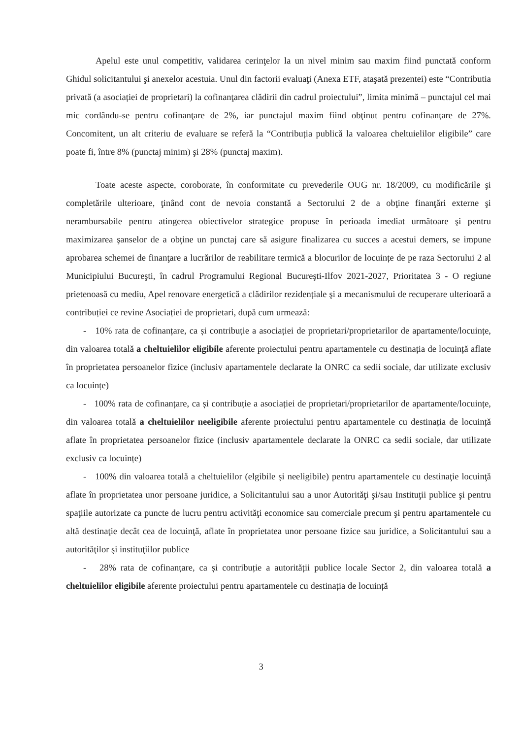Apelul este unul competitiv, validarea cerinţelor la un nivel minim sau maxim fiind punctată conform Ghidul solicitantului şi anexelor acestuia. Unul din factorii evaluaţi (Anexa ETF, ataşată prezentei) este “Contributia privată (a asociației de proprietari) la cofinanţarea clădirii din cadrul proiectului”, limita minimă – punctajul cel mai mic cordându-se pentru cofinanţare de 2%, iar punctajul maxim fiind obţinut pentru cofinanţare de 27%. Concomitent, un alt criteriu de evaluare se referă la “Contribuția publică la valoarea cheltuielilor eligibile” care poate fi, între 8% (punctaj minim) şi 28% (punctaj maxim).
Toate aceste aspecte, coroborate, în conformitate cu prevederile OUG nr. 18/2009, cu modificările şi completările ulterioare, ţinând cont de nevoia constantă a Sectorului 2 de a obţine finanţări externe şi nerambursabile pentru atingerea obiectivelor strategice propuse în perioada imediat următoare şi pentru maximizarea şanselor de a obţine un punctaj care să asigure finalizarea cu succes a acestui demers, se impune aprobarea schemei de finanţare a lucrărilor de reabilitare termică a blocurilor de locuințe de pe raza Sectorului 2 al Municipiului Bucureşti, în cadrul Programului Regional Bucureşti-Ilfov 2021-2027, Prioritatea 3 - O regiune prietenoasă cu mediu, Apel renovare energetică a clădirilor rezidențiale şi a mecanismului de recuperare ulterioară a contribuției ce revine Asociației de proprietari, după cum urmează:
- 10% rata de cofinanțare, ca și contribuție a asociației de proprietari/proprietarilor de apartamente/locuințe, din valoarea totală a cheltuielilor eligibile aferente proiectului pentru apartamentele cu destinația de locuință aflate în proprietatea persoanelor fizice (inclusiv apartamentele declarate la ONRC ca sedii sociale, dar utilizate exclusiv ca locuințe)
- 100% rata de cofinanțare, ca și contribuție a asociației de proprietari/proprietarilor de apartamente/locuințe, din valoarea totală a cheltuielilor neeligibile aferente proiectului pentru apartamentele cu destinația de locuință aflate în proprietatea persoanelor fizice (inclusiv apartamentele declarate la ONRC ca sedii sociale, dar utilizate exclusiv ca locuințe)
- 100% din valoarea totală a cheltuielilor (elgibile și neeligibile) pentru apartamentele cu destinaţie locuinţă aflate în proprietatea unor persoane juridice, a Solicitantului sau a unor Autorităţi şi/sau Instituţii publice şi pentru spaţiile autorizate ca puncte de lucru pentru activităţi economice sau comerciale precum şi pentru apartamentele cu altă destinaţie decât cea de locuinţă, aflate în proprietatea unor persoane fizice sau juridice, a Solicitantului sau a autorităţilor şi instituţiilor publice
- 28% rata de cofinanțare, ca și contribuție a autorității publice locale Sector 2, din valoarea totală a cheltuielilor eligibile aferente proiectului pentru apartamentele cu destinația de locuință
3